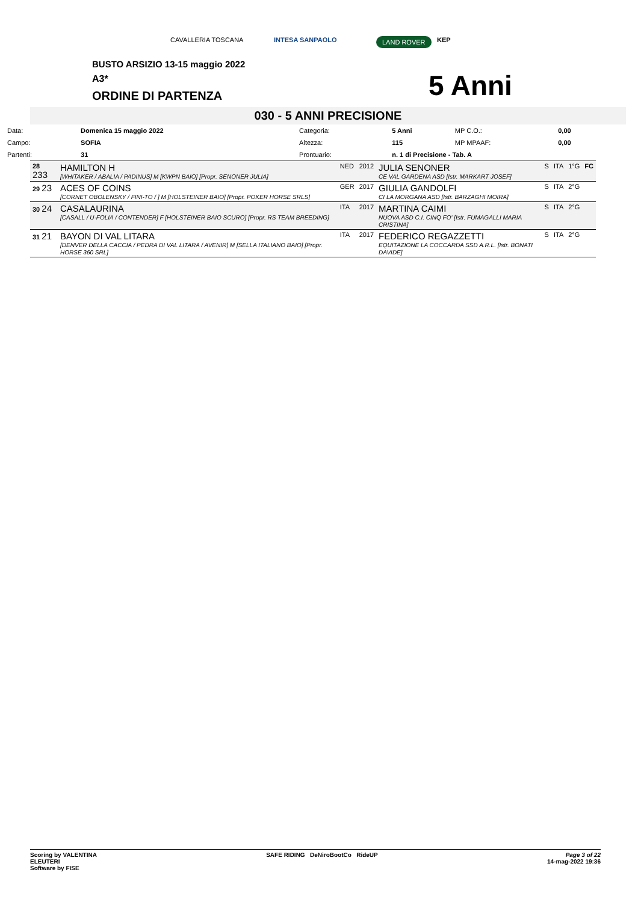CAVALLERIA TOSCANA INTESA SANPAOLO LAND ROVER KEP
BUSTO ARSIZIO 13-15 maggio 2022
A3*
ORDINE DI PARTENZA 5 Anni
030 - 5 ANNI PRECISIONE
| Data: | Domenica 15 maggio 2022 | Categoria: | 5 Anni | MP C.O.: | 0,00 |
| Campo: | SOFIA | Altezza: | 115 | MP MPAAF: | 0,00 |
| Partenti: | 31 | Prontuario: | n. 1 di Precisione - Tab. A | | |
| 28 233 | HAMILTON H [WHITAKER / ABALIA / PADINUS] M [KWPN BAIO] [Propr. SENONER JULIA] | NED | 2012 | JULIA SENONER CE VAL GARDENA ASD [Istr. MARKART JOSEF] | S | ITA | 1°G | FC |
| 29 23 | ACES OF COINS [CORNET OBOLENSKY / FINI-TO / ] M [HOLSTEINER BAIO] [Propr. POKER HORSE SRLS] | GER | 2017 | GIULIA GANDOLFI CI LA MORGANA ASD [Istr. BARZAGHI MOIRA] | S | ITA | 2°G | |
| 30 24 | CASALAURINA [CASALL / U-FOLIA / CONTENDER] F [HOLSTEINER BAIO SCURO] [Propr. RS TEAM BREEDING] | ITA | 2017 | MARTINA CAIMI NUOVA ASD C.I. CINQ FO' [Istr. FUMAGALLI MARIA CRISTINA] | S | ITA | 2°G | |
| 31 21 | BAYON DI VAL LITARA [DENVER DELLA CACCIA / PEDRA DI VAL LITARA / AVENIR] M [SELLA ITALIANO BAIO] [Propr. HORSE 360 SRL] | ITA | 2017 | FEDERICO REGAZZETTI EQUITAZIONE LA COCCARDA SSD A.R.L. [Istr. BONATI DAVIDE] | S | ITA | 2°G | |
Scoring by VALENTINA
ELEUTERI
Software by FISE
SAFE RIDING DeNiroBootCo RideUP
Page 3 of 22
14-mag-2022 19:36